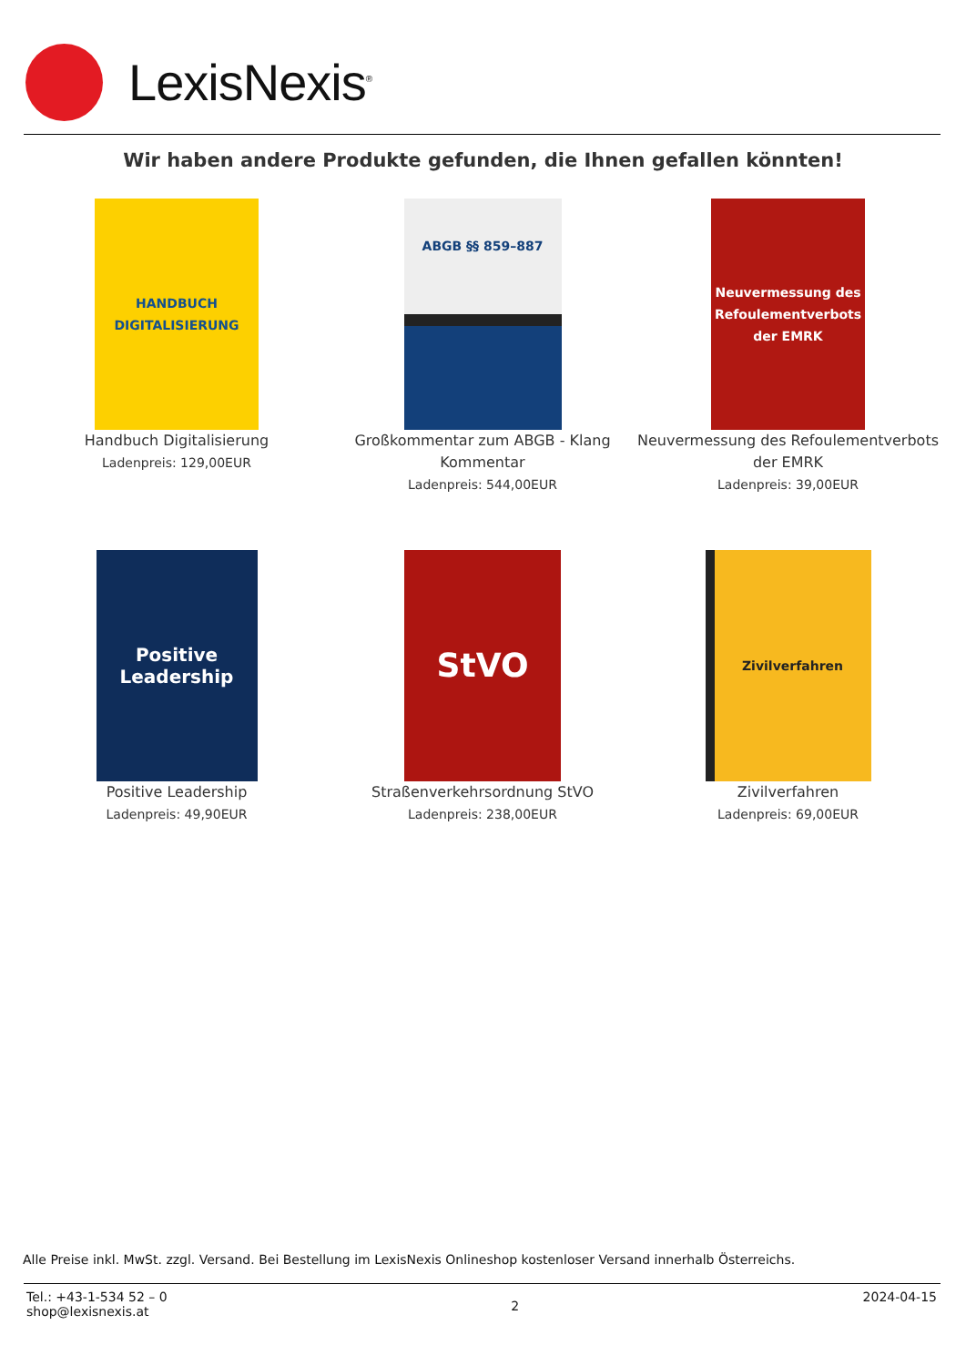LexisNexis<sup>®</sup>
Wir haben andere Produkte gefunden, die Ihnen gefallen könnten!
HANDBUCH DIGITALISIERUNG
Handbuch Digitalisierung
Ladenpreis: 129,00EUR
ABGB §§ 859–887
Großkommentar zum ABGB - Klang Kommentar
Ladenpreis: 544,00EUR
Neuvermessung des Refoulementverbots der EMRK
Neuvermessung des Refoulementverbots der EMRK
Ladenpreis: 39,00EUR
Positive Leadership
Positive Leadership
Ladenpreis: 49,90EUR
StVO
Straßenverkehrsordnung StVO
Ladenpreis: 238,00EUR
Zivilverfahren
Zivilverfahren
Ladenpreis: 69,00EUR
Alle Preise inkl. MwSt. zzgl. Versand. Bei Bestellung im LexisNexis Onlineshop kostenloser Versand innerhalb Österreichs.
Tel.: +43-1-534 52 – 0
shop@lexisnexis.at
2
2024-04-15